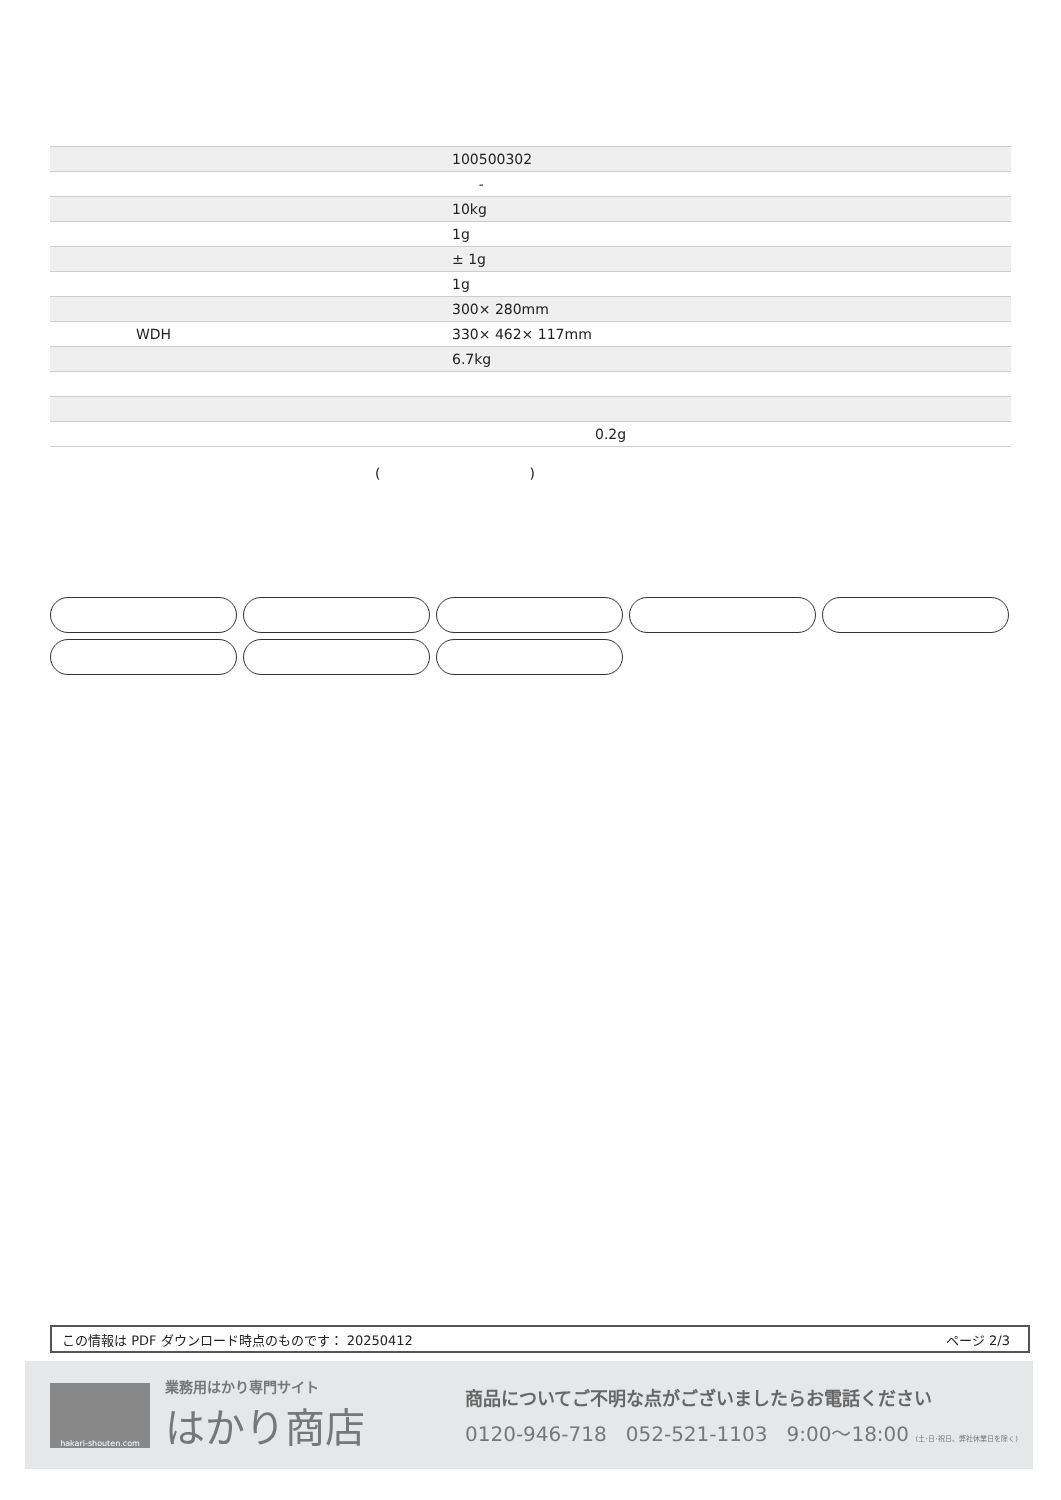| | 100500302 |
| | - |
| | 10kg |
| | 1g |
| | ± 1g |
| | 1g |
| | 300× 280mm |
| WDH | 330× 462× 117mm |
| | 6.7kg |
| | 0.2g |
()
この情報は PDF ダウンロード時点のものです： 20250412 ページ 2/3
hakari-shouten.com
業務用はかり専門サイト
はかり商店
商品についてご不明な点がございましたらお電話ください
0120-946-718 052-521-1103 9:00〜18:00 (土･日･祝日、弊社休業日を除く)